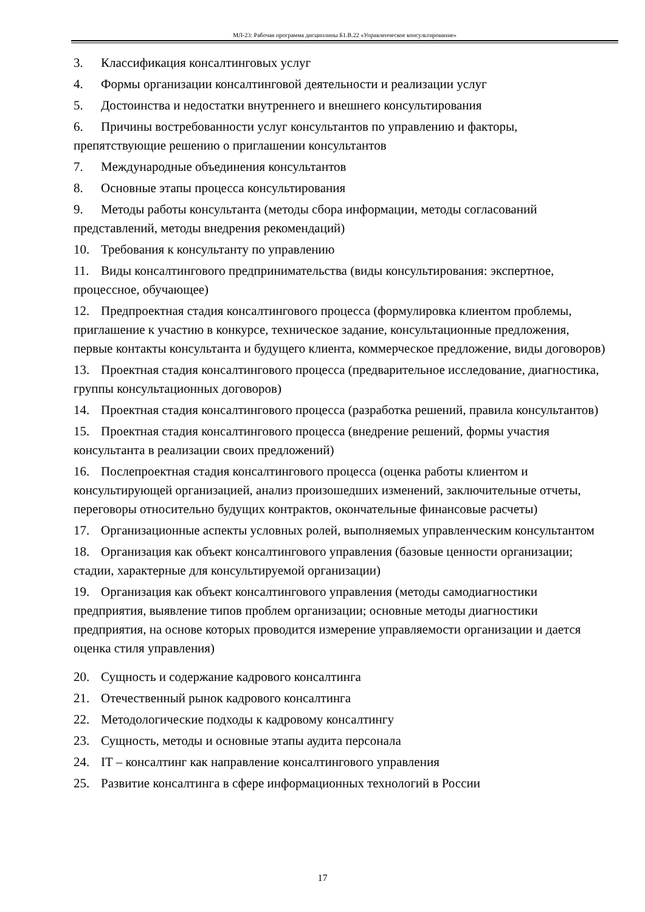МЛ-23: Рабочая программа дисциплины Б1.В.22 «Управленческое консультирование»
3. Классификация консалтинговых услуг
4. Формы организации консалтинговой деятельности и реализации услуг
5. Достоинства и недостатки внутреннего и внешнего консультирования
6. Причины востребованности услуг консультантов по управлению и факторы, препятствующие решению о приглашении консультантов
7. Международные объединения консультантов
8. Основные этапы процесса консультирования
9. Методы работы консультанта (методы сбора информации, методы согласований представлений, методы внедрения рекомендаций)
10. Требования к консультанту по управлению
11. Виды консалтингового предпринимательства (виды консультирования: экспертное, процессное, обучающее)
12. Предпроектная стадия консалтингового процесса (формулировка клиентом проблемы, приглашение к участию в конкурсе, техническое задание, консультационные предложения, первые контакты консультанта и будущего клиента, коммерческое предложение, виды договоров)
13. Проектная стадия консалтингового процесса (предварительное исследование, диагностика, группы консультационных договоров)
14. Проектная стадия консалтингового процесса (разработка решений, правила консультантов)
15. Проектная стадия консалтингового процесса (внедрение решений, формы участия консультанта в реализации своих предложений)
16. Послепроектная стадия консалтингового процесса (оценка работы клиентом и консультирующей организацией, анализ произошедших изменений, заключительные отчеты, переговоры относительно будущих контрактов, окончательные финансовые расчеты)
17. Организационные аспекты условных ролей, выполняемых управленческим консультантом
18. Организация как объект консалтингового управления (базовые ценности организации; стадии, характерные для консультируемой организации)
19. Организация как объект консалтингового управления (методы самодиагностики предприятия, выявление типов проблем организации; основные методы диагностики предприятия, на основе которых проводится измерение управляемости организации и дается оценка стиля управления)
20. Сущность и содержание кадрового консалтинга
21. Отечественный рынок кадрового консалтинга
22. Методологические подходы к кадровому консалтингу
23. Сущность, методы и основные этапы аудита персонала
24. IT – консалтинг как направление консалтингового управления
25. Развитие консалтинга в сфере информационных технологий в России
17